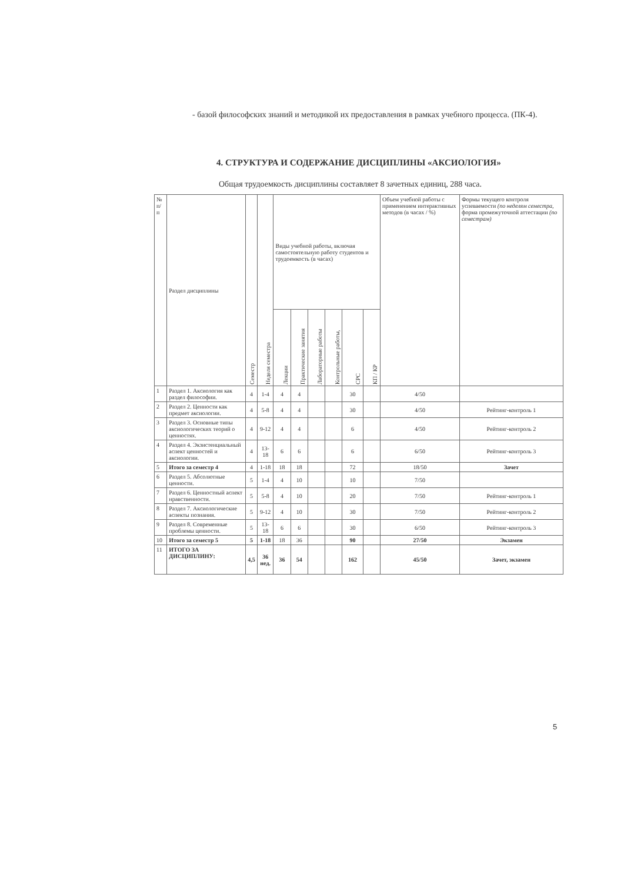- базой философских знаний и методикой их предоставления в рамках учебного процесса. (ПК-4).
4. СТРУКТУРА И СОДЕРЖАНИЕ ДИСЦИПЛИНЫ «АКСИОЛОГИЯ»
Общая трудоемкость дисциплины составляет 8 зачетных единиц, 288 часа.
| № п/ п | Раздел дисциплины | Семестр | Неделя семестра | Виды учебной работы, включая самостоятельную работу студентов и трудоемкость (в часах) | | | | | | Объем учебной работы с применением интерактивных методов (в часах / %) | Формы текущего контроля успеваемости (по неделям семестра, форма промежуточной аттестации (по семестрам) |
| --- | --- | --- | --- | --- | --- | --- | --- | --- | --- | --- | --- |
| | | | | Лекции | Практические занятия | Лабораторные работы | Контрольные работы, | СРС | КП / КР | | |
| 1 | Раздел 1. Аксиология как раздел философии. | 4 | 1-4 | 4 | 4 | | | 30 | | 4/50 | |
| 2 | Раздел 2. Ценности как предмет аксиологии. | 4 | 5-8 | 4 | 4 | | | 30 | | 4/50 | Рейтинг-контроль 1 |
| 3 | Раздел 3. Основные типы аксиологических теорий о ценностях. | 4 | 9-12 | 4 | 4 | | | 6 | | 4/50 | Рейтинг-контроль 2 |
| 4 | Раздел 4. Экзистенциальный аспект ценностей и аксиологии. | 4 | 13-18 | 6 | 6 | | | 6 | | 6/50 | Рейтинг-контроль 3 |
| 5 | Итого за семестр 4 | 4 | 1-18 | 18 | 18 | | | 72 | | 18/50 | Зачет |
| 6 | Раздел 5. Абсолютные ценности. | 5 | 1-4 | 4 | 10 | | | 10 | | 7/50 | |
| 7 | Раздел 6. Ценностный аспект нравственности. | 5 | 5-8 | 4 | 10 | | | 20 | | 7/50 | Рейтинг-контроль 1 |
| 8 | Раздел 7. Аксиологические аспекты познания. | 5 | 9-12 | 4 | 10 | | | 30 | | 7/50 | Рейтинг-контроль 2 |
| 9 | Раздел 8. Современные проблемы ценности. | 5 | 13-18 | 6 | 6 | | | 30 | | 6/50 | Рейтинг-контроль 3 |
| 10 | Итого за семестр 5 | 5 | 1-18 | 18 | 36 | | | 90 | | 27/50 | Экзамен |
| 11 | ИТОГО ЗА ДИСЦИПЛИНУ: | 4,5 | 36 нед. | 36 | 54 | | | 162 | | 45/50 | Зачет, экзамен |
5